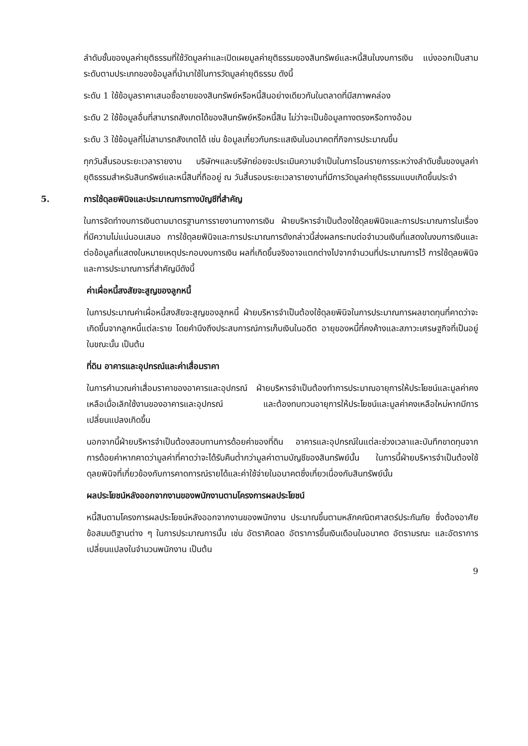ลำดับชั้นของมูลค่ายุติธรรมที่ใช้วัดมูลค่าและเปิดเผยมูลค่ายุติธรรมของสินทรัพย์และหนี้สินในงบการเงิน แบ่งออกเป็นสามระดับตามประเภทของข้อมูลที่นำมาใช้ในการวัดมูลค่ายุติธรรม ดังนี้
ระดับ 1 ใช้ข้อมูลราคาเสนอซื้อขายของสินทรัพย์หรือหนี้สินอย่างเดียวกันในตลาดที่มีสภาพคล่อง
ระดับ 2 ใช้ข้อมูลอื่นที่สามารถสังเกตได้ของสินทรัพย์หรือหนี้สิน ไม่ว่าจะเป็นข้อมูลทางตรงหรือทางอ้อม
ระดับ 3 ใช้ข้อมูลที่ไม่สามารถสังเกตได้ เช่น ข้อมูลเกี่ยวกับกระแสเงินในอนาคตที่กิจการประมาณขึ้น
ทุกวันสิ้นรอบระยะเวลารายงาน บริษัทฯและบริษัทย่อยจะประเมินความจำเป็นในการโอนรายการระหว่างลำดับชั้นของมูลค่ายุติธรรมสำหรับสินทรัพย์และหนี้สินที่ถืออยู่ ณ วันสิ้นรอบระยะเวลารายงานที่มีการวัดมูลค่ายุติธรรมแบบเกิดขึ้นประจำ
5. การใช้ดุลยพินิจและประมาณการทางบัญชีที่สำคัญ
ในการจัดทำงบการเงินตามมาตรฐานการรายงานทางการเงิน ฝ่ายบริหารจำเป็นต้องใช้ดุลยพินิจและการประมาณการในเรื่องที่มีความไม่แน่นอนเสมอ การใช้ดุลยพินิจและการประมาณการดังกล่าวนี้ส่งผลกระทบต่อจำนวนเงินที่แสดงในงบการเงินและต่อข้อมูลที่แสดงในหมายเหตุประกอบงบการเงิน ผลที่เกิดขึ้นจริงอาจแตกต่างไปจากจำนวนที่ประมาณการไว้ การใช้ดุลยพินิจและการประมาณการที่สำคัญมีดังนี้
ค่าเผื่อหนี้สงสัยจะสูญของลูกหนี้
ในการประมาณค่าเผื่อหนี้สงสัยจะสูญของลูกหนี้ ฝ่ายบริหารจำเป็นต้องใช้ดุลยพินิจในการประมาณการผลขาดทุนที่คาดว่าจะเกิดขึ้นจากลูกหนี้แต่ละราย โดยคำนึงถึงประสบการณ์การเก็บเงินในอดีต อายุของหนี้ที่คงค้างและสภาวะเศรษฐกิจที่เป็นอยู่ในขณะนั้น เป็นต้น
ที่ดิน อาคารและอุปกรณ์และค่าเสื่อมราคา
ในการคำนวณค่าเสื่อมราคาของอาคารและอุปกรณ์ ฝ่ายบริหารจำเป็นต้องทำการประมาณอายุการให้ประโยชน์และมูลค่าคงเหลือเมื่อเลิกใช้งานของอาคารและอุปกรณ์ และต้องทบทวนอายุการให้ประโยชน์และมูลค่าคงเหลือใหม่หากมีการเปลี่ยนแปลงเกิดขึ้น
นอกจากนี้ฝ่ายบริหารจำเป็นต้องสอบทานการด้อยค่าของที่ดิน อาคารและอุปกรณ์ในแต่ละช่วงเวลาและบันทึกขาดทุนจากการด้อยค่าหากคาดว่ามูลค่าที่คาดว่าจะได้รับคืนต่ำกว่ามูลค่าตามบัญชีของสินทรัพย์นั้น ในการนี้ฝ่ายบริหารจำเป็นต้องใช้ดุลยพินิจที่เกี่ยวข้องกับการคาดการณ์รายได้และค่าใช้จ่ายในอนาคตซึ่งเกี่ยวเนื่องกับสินทรัพย์นั้น
ผลประโยชน์หลังออกจากงานของพนักงานตามโครงการผลประโยชน์
หนี้สินตามโครงการผลประโยชน์หลังออกจากงานของพนักงาน ประมาณขึ้นตามหลักคณิตศาสตร์ประกันภัย ซึ่งต้องอาศัยข้อสมมติฐานต่าง ๆ ในการประมาณการนั้น เช่น อัตราคิดลด อัตราการขึ้นเงินเดือนในอนาคต อัตรามรณะ และอัตราการเปลี่ยนแปลงในจำนวนพนักงาน เป็นต้น
9